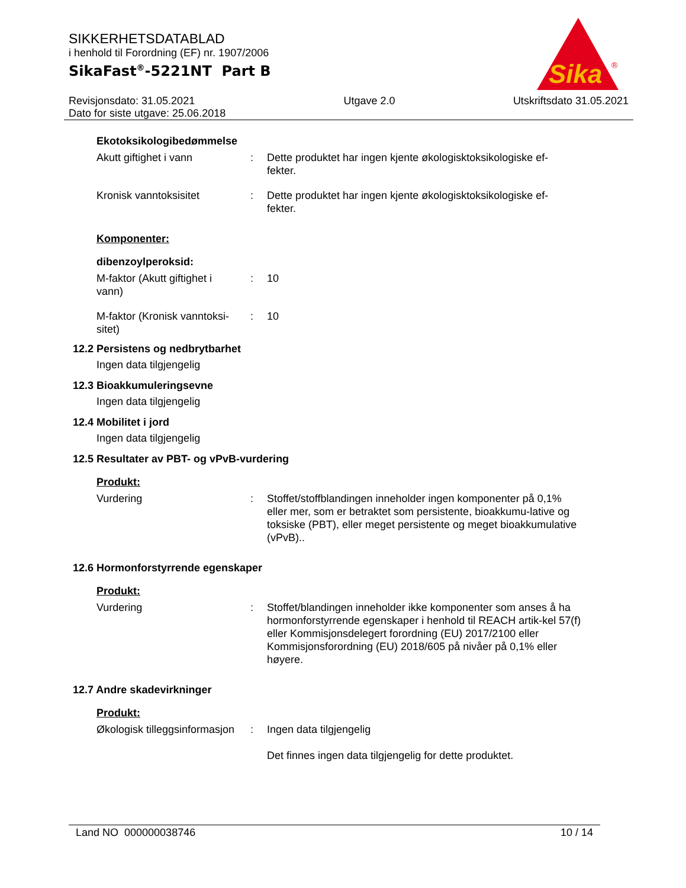SIKKERHETSDATABLAD
i henhold til Forordning (EF) nr. 1907/2006
SikaFast<sup>®</sup>-5221NT Part B
Revisjonsdato: 31.05.2021
Dato for siste utgave: 25.06.2018
Utgave 2.0 Utskriftsdato 31.05.2021
Sika
®
Ekotoksikologibedømmelse
Akutt giftighet i vann : Dette produktet har ingen kjente økologisktoksikologiske ef-
fekter.
Kronisk vanntoksisitet : Dette produktet har ingen kjente økologisktoksikologiske ef-
fekter.
Komponenter:
dibenzoylperoksid:
M-faktor (Akutt giftighet i
vann)
: 10
M-faktor (Kronisk vanntoksi-
sitet)
: 10
12.2 Persistens og nedbrytbarhet
Ingen data tilgjengelig
12.3 Bioakkumuleringsevne
Ingen data tilgjengelig
12.4 Mobilitet i jord
Ingen data tilgjengelig
12.5 Resultater av PBT- og vPvB-vurdering
Produkt:
Vurdering : Stoffet/stoffblandingen inneholder ingen komponenter på 0,1% eller mer, som er betraktet som persistente, bioakkumu-lative og toksiske (PBT), eller meget persistente og meget bioakkumulative (vPvB)..
12.6 Hormonforstyrrende egenskaper
Produkt:
Vurdering : Stoffet/blandingen inneholder ikke komponenter som anses å ha hormonforstyrrende egenskaper i henhold til REACH artik-kel 57(f) eller Kommisjonsdelegert forordning (EU) 2017/2100 eller Kommisjonsforordning (EU) 2018/605 på nivåer på 0,1% eller høyere.
12.7 Andre skadevirkninger
Produkt:
Økologisk tilleggsinformasjon
: Ingen data tilgjengelig
Det finnes ingen data tilgjengelig for dette produktet.
Land NO 000000038746 10 / 14